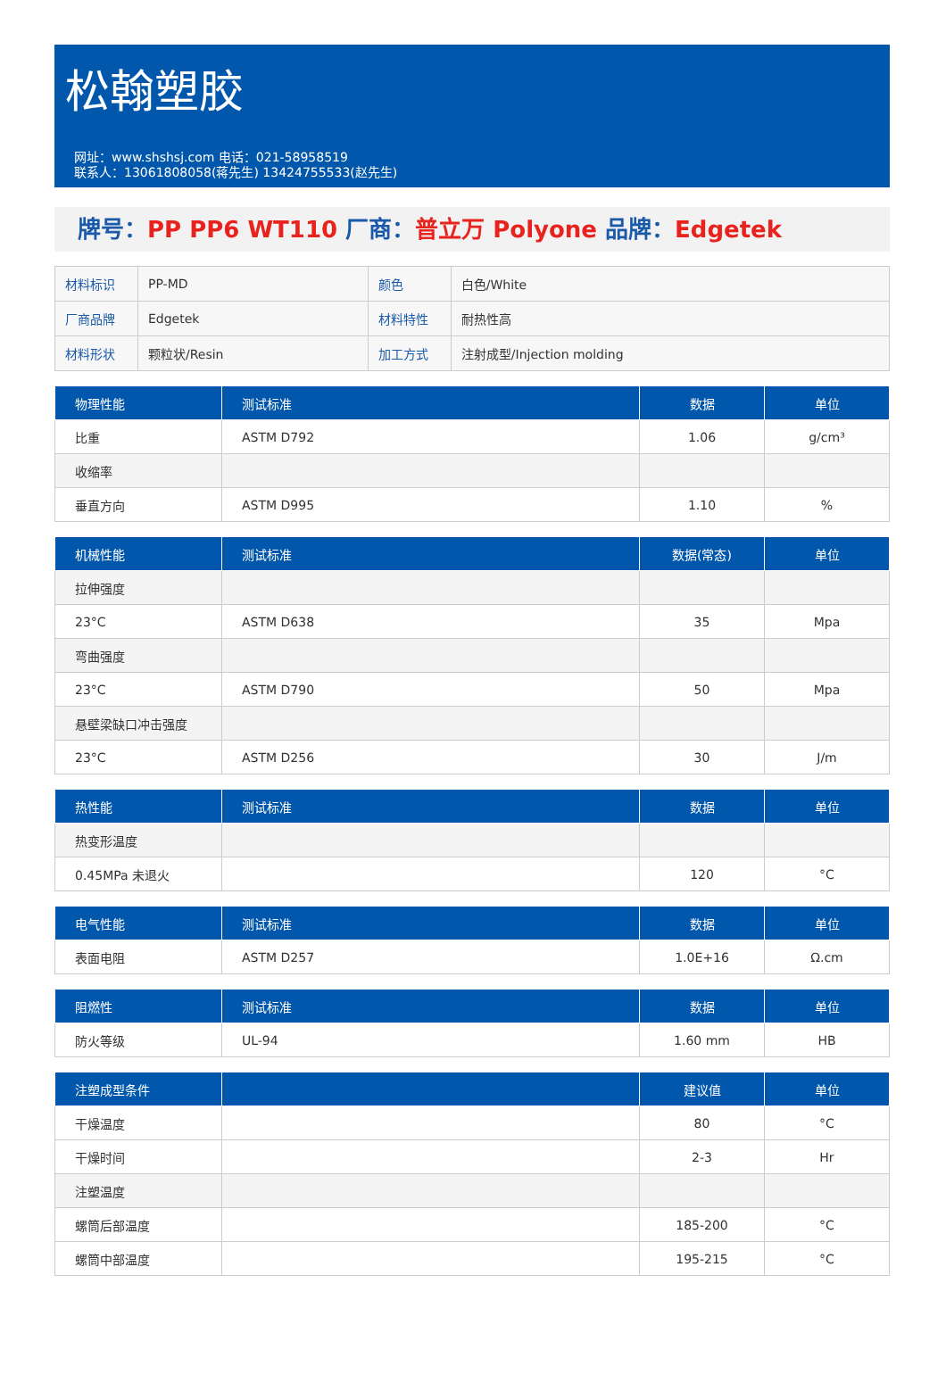松翰塑胶
网址：www.shshsj.com 电话：021-58958519
联系人：13061808058(蒋先生) 13424755533(赵先生)
牌号：PP PP6 WT110 厂商：普立万 Polyone 品牌：Edgetek
| 材料标识 | PP-MD | 颜色 | 白色/White |
| 厂商品牌 | Edgetek | 材料特性 | 耐热性高 |
| 材料形状 | 颗粒状/Resin | 加工方式 | 注射成型/Injection molding |
| 物理性能 | 测试标准 | 数据 | 单位 |
| --- | --- | --- | --- |
| 比重 | ASTM D792 | 1.06 | g/cm³ |
| 收缩率 | | | |
| 垂直方向 | ASTM D995 | 1.10 | % |
| 机械性能 | 测试标准 | 数据(常态) | 单位 |
| --- | --- | --- | --- |
| 拉伸强度 | | | |
| 23°C | ASTM D638 | 35 | Mpa |
| 弯曲强度 | | | |
| 23°C | ASTM D790 | 50 | Mpa |
| 悬壁梁缺口冲击强度 | | | |
| 23°C | ASTM D256 | 30 | J/m |
| 热性能 | 测试标准 | 数据 | 单位 |
| --- | --- | --- | --- |
| 热变形温度 | | | |
| 0.45MPa 未退火 | | 120 | °C |
| 电气性能 | 测试标准 | 数据 | 单位 |
| --- | --- | --- | --- |
| 表面电阻 | ASTM D257 | 1.0E+16 | Ω.cm |
| 阻燃性 | 测试标准 | 数据 | 单位 |
| --- | --- | --- | --- |
| 防火等级 | UL-94 | 1.60 mm | HB |
| 注塑成型条件 | | 建议值 | 单位 |
| --- | --- | --- | --- |
| 干燥温度 | | 80 | °C |
| 干燥时间 | | 2-3 | Hr |
| 注塑温度 | | | |
| 螺筒后部温度 | | 185-200 | °C |
| 螺筒中部温度 | | 195-215 | °C |